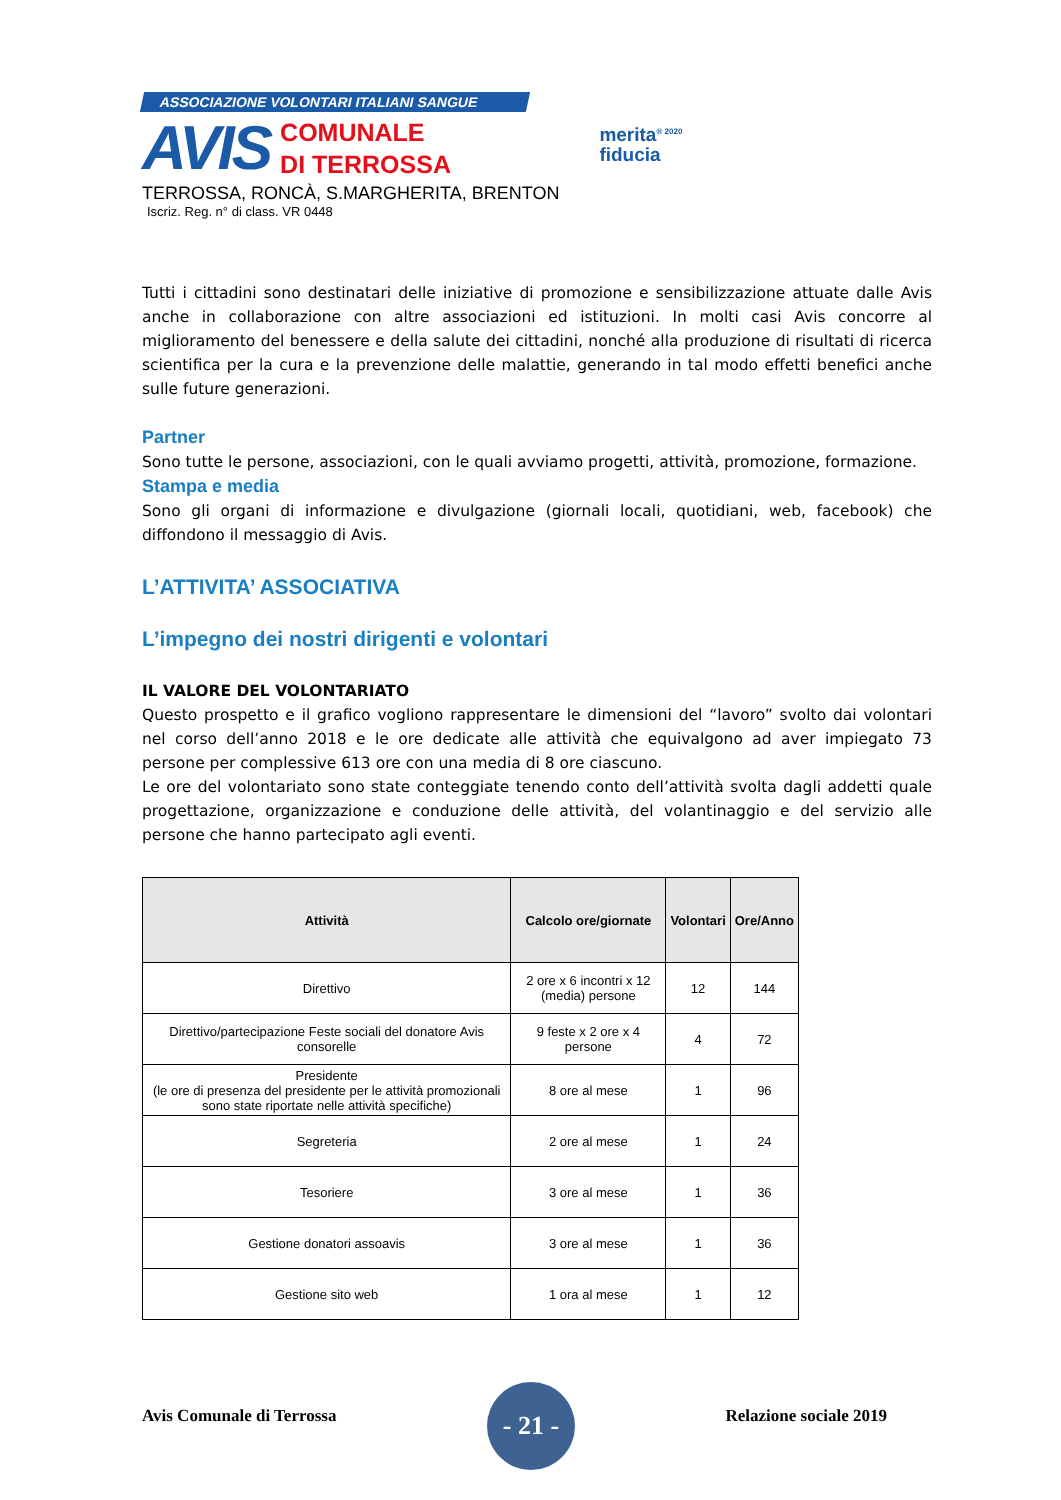ASSOCIAZIONE VOLONTARI ITALIANI SANGUE
AVIS
COMUNALE
DI TERROSSA
TERROSSA, RONCÀ, S.MARGHERITA, BRENTON
Iscriz. Reg. n° di class. VR 0448
merita<sup>® 2020</sup>
fiducia
Tutti i cittadini sono destinatari delle iniziative di promozione e sensibilizzazione attuate dalle Avis anche in collaborazione con altre associazioni ed istituzioni. In molti casi Avis concorre al miglioramento del benessere e della salute dei cittadini, nonché alla produzione di risultati di ricerca scientifica per la cura e la prevenzione delle malattie, generando in tal modo effetti benefici anche sulle future generazioni.
Partner
Sono tutte le persone, associazioni, con le quali avviamo progetti, attività, promozione, formazione.
Stampa e media
Sono gli organi di informazione e divulgazione (giornali locali, quotidiani, web, facebook) che diffondono il messaggio di Avis.
L’ATTIVITA’ ASSOCIATIVA
L’impegno dei nostri dirigenti e volontari
IL VALORE DEL VOLONTARIATO
Questo prospetto e il grafico vogliono rappresentare le dimensioni del “lavoro” svolto dai volontari nel corso dell’anno 2018 e le ore dedicate alle attività che equivalgono ad aver impiegato 73 persone per complessive 613 ore con una media di 8 ore ciascuno.
Le ore del volontariato sono state conteggiate tenendo conto dell’attività svolta dagli addetti quale progettazione, organizzazione e conduzione delle attività, del volantinaggio e del servizio alle persone che hanno partecipato agli eventi.
| Attività | Calcolo ore/giornate | Volontari | Ore/Anno |
| --- | --- | --- | --- |
| Direttivo | 2 ore x 6 incontri x 12 (media) persone | 12 | 144 |
| Direttivo/partecipazione Feste sociali del donatore Avis consorelle | 9 feste x 2 ore x 4 persone | 4 | 72 |
| Presidente (le ore di presenza del presidente per le attività promozionali sono state riportate nelle attività specifiche) | 8 ore al mese | 1 | 96 |
| Segreteria | 2 ore al mese | 1 | 24 |
| Tesoriere | 3 ore al mese | 1 | 36 |
| Gestione donatori assoavis | 3 ore al mese | 1 | 36 |
| Gestione sito web | 1 ora al mese | 1 | 12 |
Avis Comunale di Terrossa
- 21 -
Relazione sociale 2019